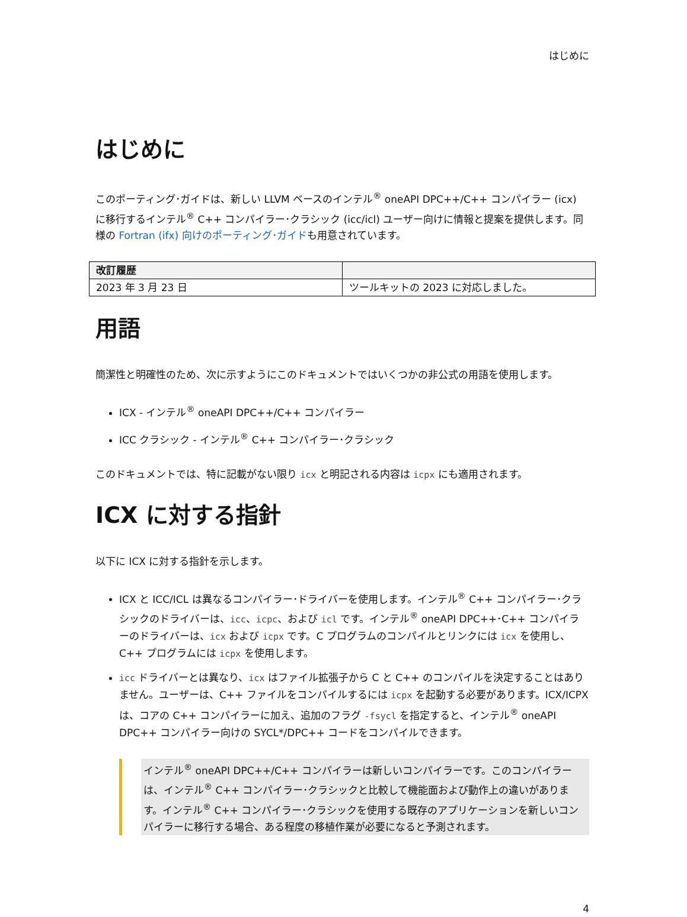はじめに
はじめに
このポーティング･ガイドは、新しい LLVM ベースのインテル<sup>®</sup> oneAPI DPC++/C++ コンパイラー (icx) に移行するインテル<sup>®</sup> C++ コンパイラー･クラシック (icc/icl) ユーザー向けに情報と提案を提供します。同様の Fortran (ifx) 向けのポーティング･ガイドも用意されています。
| 改訂履歴 | |
| --- | --- |
| 2023 年 3 月 23 日 | ツールキットの 2023 に対応しました。 |
用語
簡潔性と明確性のため、次に示すようにこのドキュメントではいくつかの非公式の用語を使用します。
ICX - インテル<sup>®</sup> oneAPI DPC++/C++ コンパイラー
ICC クラシック - インテル<sup>®</sup> C++ コンパイラー･クラシック
このドキュメントでは、特に記載がない限り icx と明記される内容は icpx にも適用されます。
ICX に対する指針
以下に ICX に対する指針を示します。
ICX と ICC/ICL は異なるコンパイラー･ドライバーを使用します。インテル<sup>®</sup> C++ コンパイラー･クラシックのドライバーは、icc、icpc、および icl です。インテル<sup>®</sup> oneAPI DPC++･C++ コンパイラーのドライバーは、icx および icpx です。C プログラムのコンパイルとリンクには icx を使用し、C++ プログラムには icpx を使用します。
icc ドライバーとは異なり、icx はファイル拡張子から C と C++ のコンパイルを決定することはありません。ユーザーは、C++ ファイルをコンパイルするには icpx を起動する必要があります。ICX/ICPX は、コアの C++ コンパイラーに加え、追加のフラグ -fsycl を指定すると、インテル<sup>®</sup> oneAPI DPC++ コンパイラー向けの SYCL*/DPC++ コードをコンパイルできます。
インテル<sup>®</sup> oneAPI DPC++/C++ コンパイラーは新しいコンパイラーです。このコンパイラーは、インテル<sup>®</sup> C++ コンパイラー･クラシックと比較して機能面および動作上の違いがあります。インテル<sup>®</sup> C++ コンパイラー･クラシックを使用する既存のアプリケーションを新しいコンパイラーに移行する場合、ある程度の移植作業が必要になると予測されます。
4